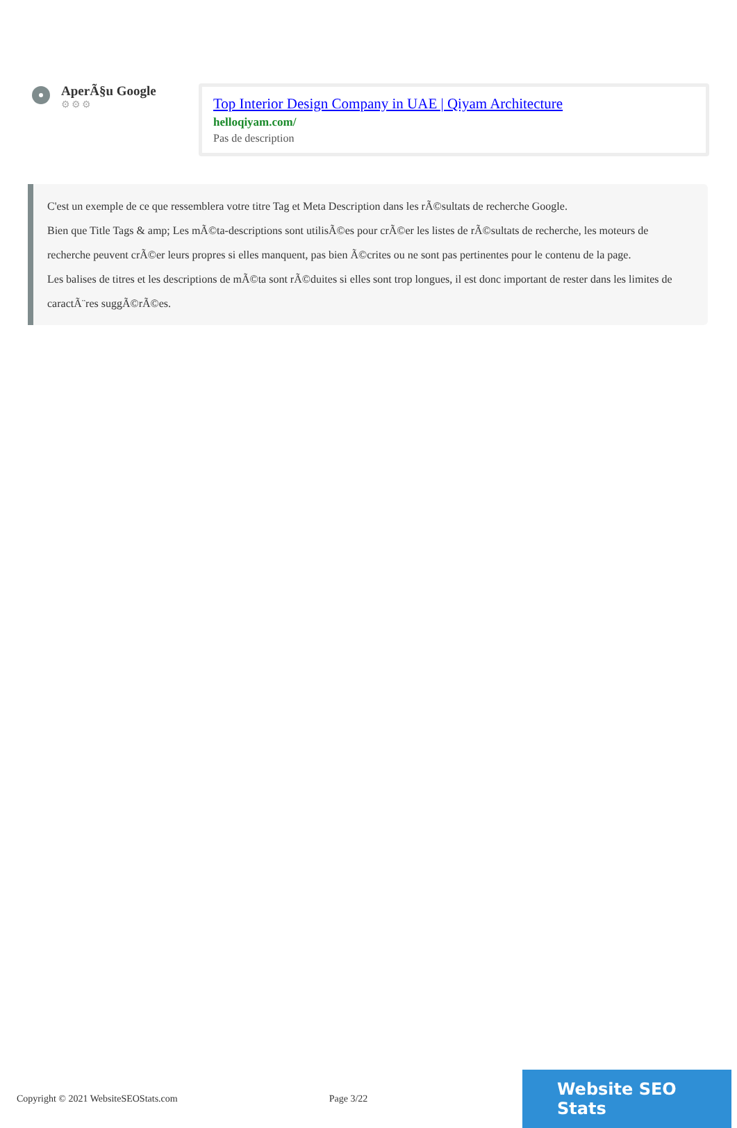AperÃ§u Google
⚙⚙⚙
Top Interior Design Company in UAE | Qiyam Architecture
helloqiyam.com/
Pas de description
C'est un exemple de ce que ressemblera votre titre Tag et Meta Description dans les rÃ©sultats de recherche Google.
Bien que Title Tags & amp; Les mÃ©ta-descriptions sont utilisÃ©es pour crÃ©er les listes de rÃ©sultats de recherche, les moteurs de recherche peuvent crÃ©er leurs propres si elles manquent, pas bien Ã©crites ou ne sont pas pertinentes pour le contenu de la page.
Les balises de titres et les descriptions de mÃ©ta sont rÃ©duites si elles sont trop longues, il est donc important de rester dans les limites de caractÃ¨res suggÃ©rÃ©es.
Copyright © 2021 WebsiteSEOStats.com Page 3/22
Website SEO Stats